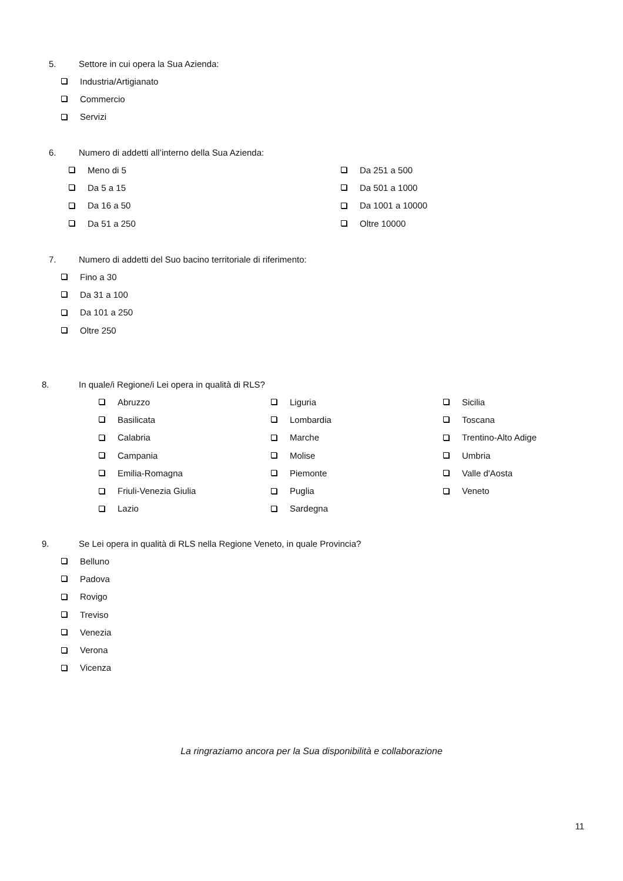5. Settore in cui opera la Sua Azienda:
Industria/Artigianato
Commercio
Servizi
6. Numero di addetti all’interno della Sua Azienda:
Meno di 5
Da 5 a 15
Da 16 a 50
Da 51 a 250
Da 251 a 500
Da 501 a 1000
Da 1001 a 10000
Oltre 10000
7. Numero di addetti del Suo bacino territoriale di riferimento:
Fino a 30
Da 31 a 100
Da 101 a 250
Oltre 250
8. In quale/i Regione/i Lei opera in qualità di RLS?
Abruzzo
Basilicata
Calabria
Campania
Emilia-Romagna
Friuli-Venezia Giulia
Lazio
Liguria
Lombardia
Marche
Molise
Piemonte
Puglia
Sardegna
Sicilia
Toscana
Trentino-Alto Adige
Umbria
Valle d'Aosta
Veneto
9. Se Lei opera in qualità di RLS nella Regione Veneto, in quale Provincia?
Belluno
Padova
Rovigo
Treviso
Venezia
Verona
Vicenza
La ringraziamo ancora per la Sua disponibilità e collaborazione
11